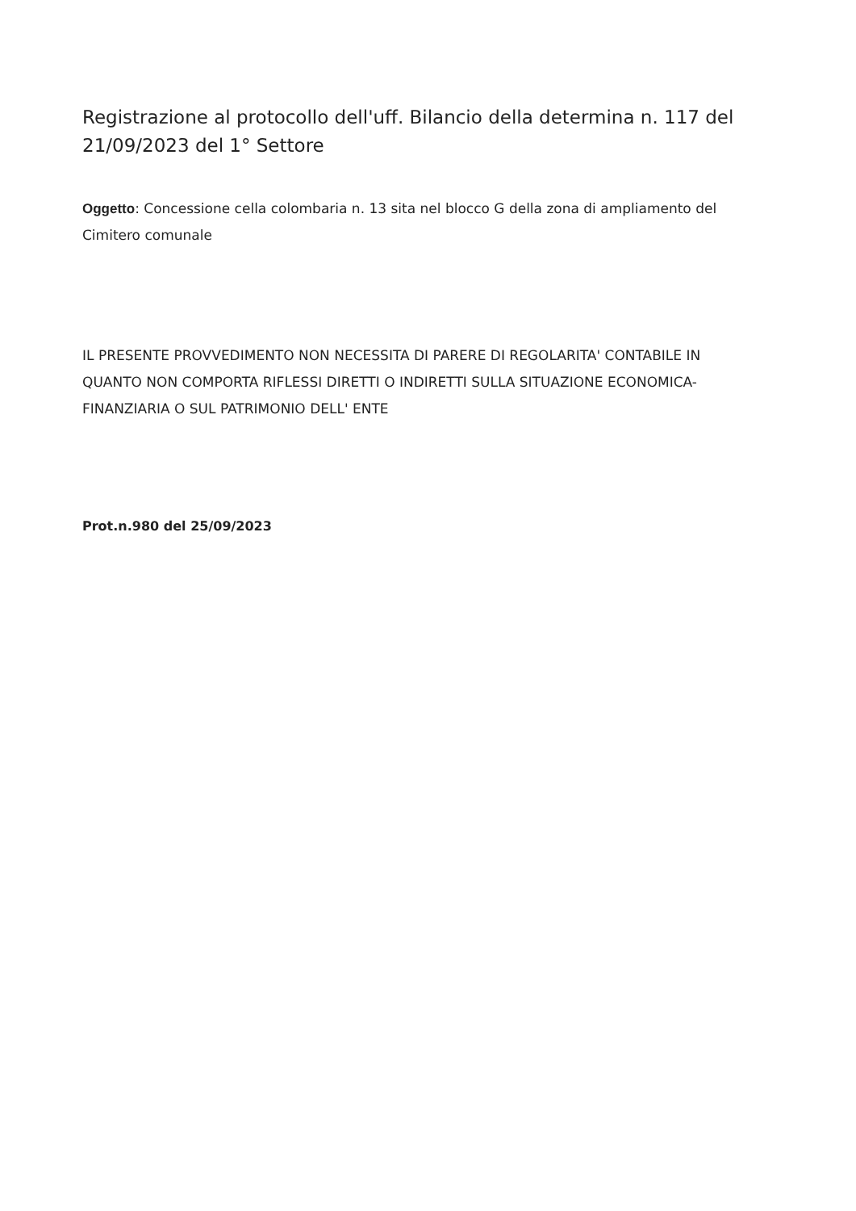Registrazione al protocollo dell'uff. Bilancio della determina n. 117 del 21/09/2023 del 1° Settore
Oggetto: Concessione cella colombaria n. 13 sita nel blocco G della zona di ampliamento del Cimitero comunale
IL PRESENTE PROVVEDIMENTO NON NECESSITA DI PARERE DI REGOLARITA' CONTABILE IN QUANTO NON COMPORTA RIFLESSI DIRETTI O INDIRETTI SULLA SITUAZIONE ECONOMICA- FINANZIARIA O SUL PATRIMONIO DELL' ENTE
Prot.n.980 del 25/09/2023